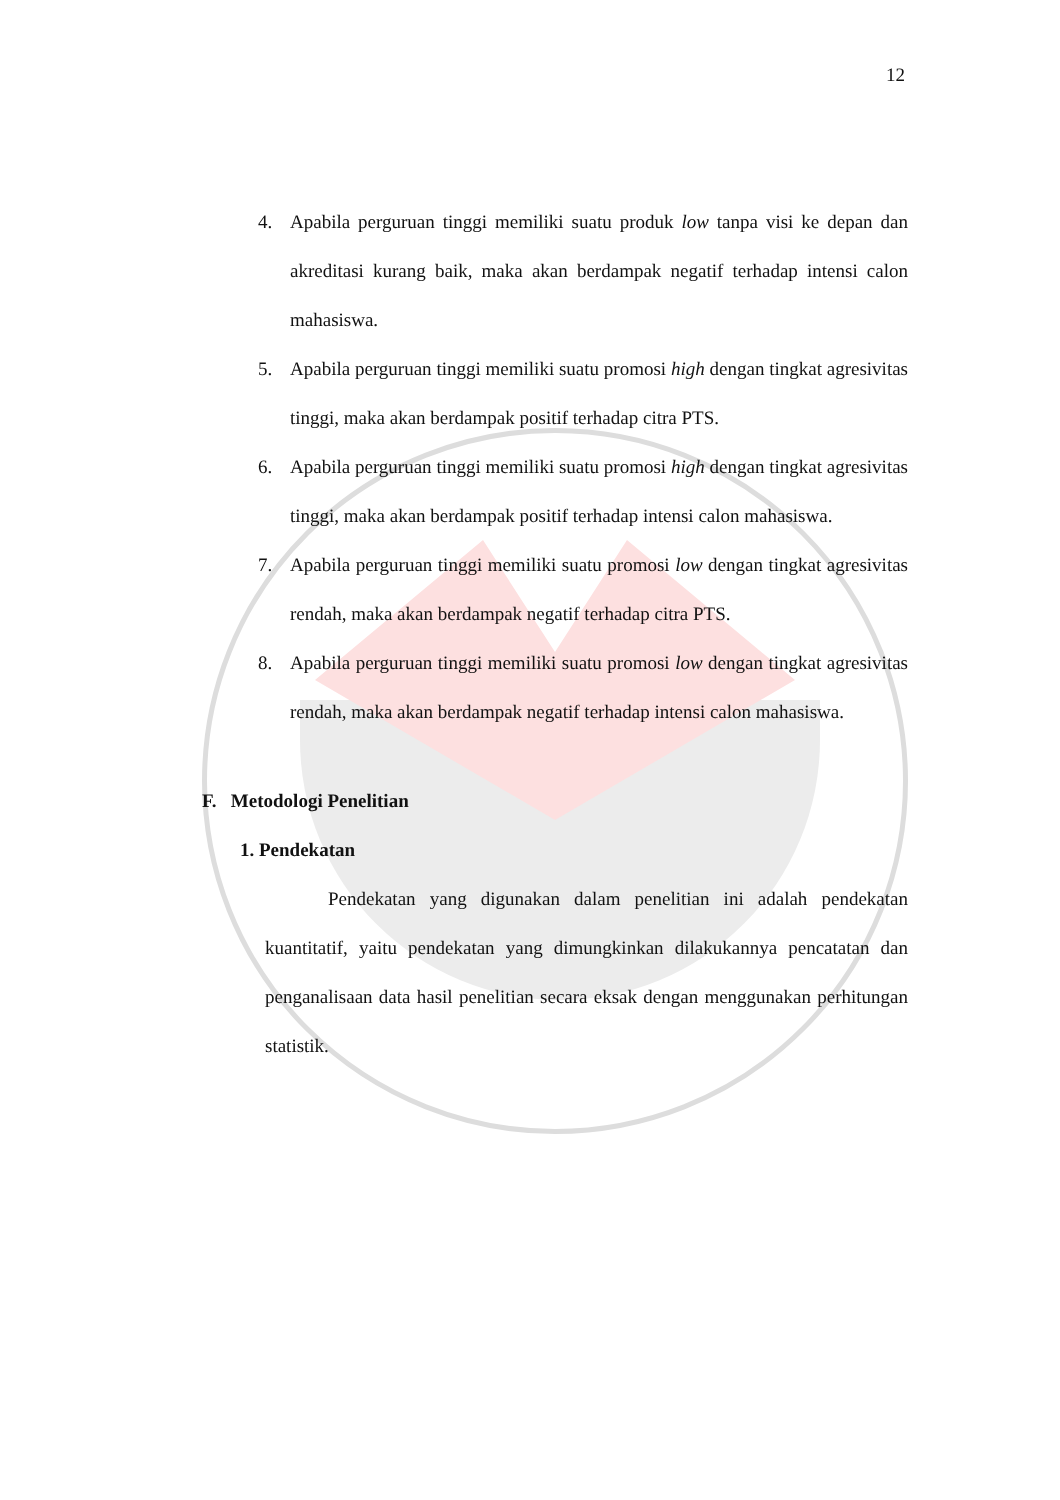12
4. Apabila perguruan tinggi memiliki suatu produk low tanpa visi ke depan dan akreditasi kurang baik, maka akan berdampak negatif terhadap intensi calon mahasiswa.
5. Apabila perguruan tinggi memiliki suatu promosi high dengan tingkat agresivitas tinggi, maka akan berdampak positif terhadap citra PTS.
6. Apabila perguruan tinggi memiliki suatu promosi high dengan tingkat agresivitas tinggi, maka akan berdampak positif terhadap intensi calon mahasiswa.
7. Apabila perguruan tinggi memiliki suatu promosi low dengan tingkat agresivitas rendah, maka akan berdampak negatif terhadap citra PTS.
8. Apabila perguruan tinggi memiliki suatu promosi low dengan tingkat agresivitas rendah, maka akan berdampak negatif terhadap intensi calon mahasiswa.
F. Metodologi Penelitian
1. Pendekatan
Pendekatan yang digunakan dalam penelitian ini adalah pendekatan kuantitatif, yaitu pendekatan yang dimungkinkan dilakukannya pencatatan dan penganalisaan data hasil penelitian secara eksak dengan menggunakan perhitungan statistik.